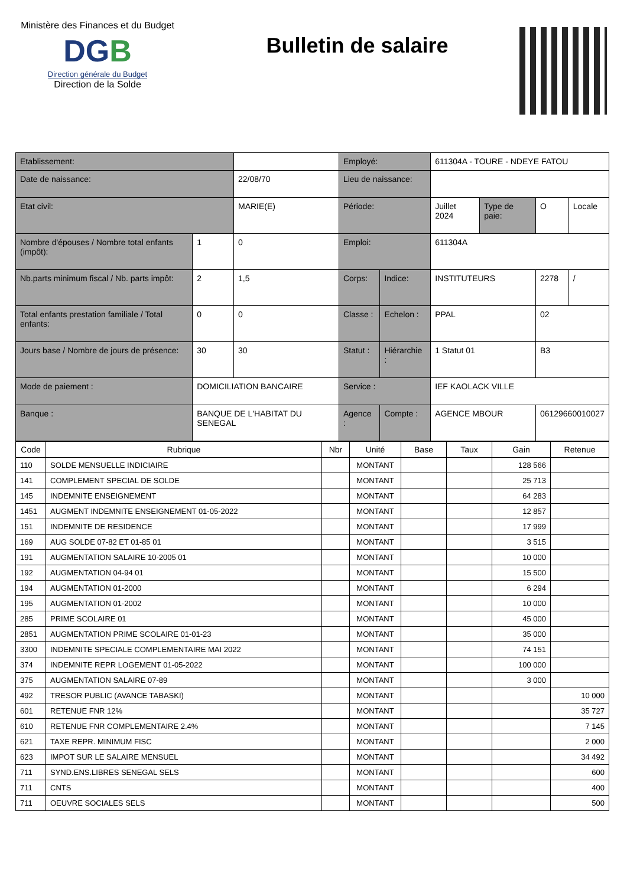Ministère des Finances et du Budget
DGB
Direction générale du Budget
Direction de la Solde
Bulletin de salaire
| Etablissement: | | | Employé: | | 611304A - TOURE - NDEYE FATOU | | | |
| Date de naissance: | | 22/08/70 | Lieu de naissance: | | | | | |
| Etat civil: | | MARIE(E) | Période: | | Juillet 2024 | Type de paie: | O | Locale |
| Nombre d'épouses / Nombre total enfants (impôt): | 1 | 0 | Emploi: | | 611304A | | | |
| Nb.parts minimum fiscal / Nb. parts impôt: | 2 | 1,5 | Corps: | Indice: | INSTITUTEURS | | 2278 | / |
| Total enfants prestation familiale / Total enfants: | 0 | 0 | Classe : | Echelon : | PPAL | | 02 | |
| Jours base / Nombre de jours de présence: | 30 | 30 | Statut : | Hiérarchie : | 1 Statut 01 | | B3 | |
| Mode de paiement : | DOMICILIATION BANCAIRE | | Service : | | IEF KAOLACK VILLE | | | |
| Banque : | BANQUE DE L'HABITAT DU SENEGAL | | Agence : | Compte : | AGENCE MBOUR | | 06129660010027 | |
| Code | Rubrique | Nbr | Unité | Base | Taux | Gain | Retenue |
| --- | --- | --- | --- | --- | --- | --- | --- |
| 110 | SOLDE MENSUELLE INDICIAIRE | | MONTANT | | | 128 566 | |
| 141 | COMPLEMENT SPECIAL DE SOLDE | | MONTANT | | | 25 713 | |
| 145 | INDEMNITE ENSEIGNEMENT | | MONTANT | | | 64 283 | |
| 1451 | AUGMENT INDEMNITE ENSEIGNEMENT 01-05-2022 | | MONTANT | | | 12 857 | |
| 151 | INDEMNITE DE RESIDENCE | | MONTANT | | | 17 999 | |
| 169 | AUG SOLDE 07-82 ET 01-85 01 | | MONTANT | | | 3 515 | |
| 191 | AUGMENTATION SALAIRE 10-2005 01 | | MONTANT | | | 10 000 | |
| 192 | AUGMENTATION 04-94 01 | | MONTANT | | | 15 500 | |
| 194 | AUGMENTATION 01-2000 | | MONTANT | | | 6 294 | |
| 195 | AUGMENTATION 01-2002 | | MONTANT | | | 10 000 | |
| 285 | PRIME SCOLAIRE 01 | | MONTANT | | | 45 000 | |
| 2851 | AUGMENTATION PRIME SCOLAIRE 01-01-23 | | MONTANT | | | 35 000 | |
| 3300 | INDEMNITE SPECIALE COMPLEMENTAIRE MAI 2022 | | MONTANT | | | 74 151 | |
| 374 | INDEMNITE REPR LOGEMENT 01-05-2022 | | MONTANT | | | 100 000 | |
| 375 | AUGMENTATION SALAIRE 07-89 | | MONTANT | | | 3 000 | |
| 492 | TRESOR PUBLIC (AVANCE TABASKI) | | MONTANT | | | | 10 000 |
| 601 | RETENUE FNR 12% | | MONTANT | | | | 35 727 |
| 610 | RETENUE FNR COMPLEMENTAIRE 2.4% | | MONTANT | | | | 7 145 |
| 621 | TAXE REPR. MINIMUM FISC | | MONTANT | | | | 2 000 |
| 623 | IMPOT SUR LE SALAIRE MENSUEL | | MONTANT | | | | 34 492 |
| 711 | SYND.ENS.LIBRES SENEGAL SELS | | MONTANT | | | | 600 |
| 711 | CNTS | | MONTANT | | | | 400 |
| 711 | OEUVRE SOCIALES SELS | | MONTANT | | | | 500 |